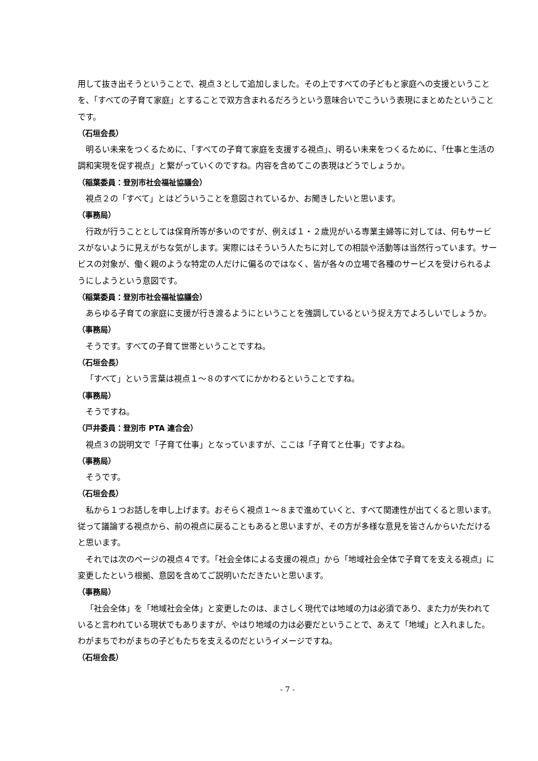用して抜き出そうということで、視点３として追加しました。その上ですべての子どもと家庭への支援ということを、「すべての子育て家庭」とすることで双方含まれるだろうという意味合いでこういう表現にまとめたということです。
（石垣会長）
明るい未来をつくるために、「すべての子育て家庭を支援する視点」、明るい未来をつくるために、「仕事と生活の調和実現を促す視点」と繋がっていくのですね。内容を含めてこの表現はどうでしょうか。
（稲葉委員：登別市社会福祉協議会）
視点２の「すべて」とはどういうことを意図されているか、お聞きしたいと思います。
（事務局）
行政が行うこととしては保育所等が多いのですが、例えば１・２歳児がいる専業主婦等に対しては、何もサービスがないように見えがちな気がします。実際にはそういう人たちに対しての相談や活動等は当然行っています。サービスの対象が、働く親のような特定の人だけに偏るのではなく、皆が各々の立場で各種のサービスを受けられるようにしようという意図です。
（稲葉委員：登別市社会福祉協議会）
あらゆる子育ての家庭に支援が行き渡るようにということを強調しているという捉え方でよろしいでしょうか。
（事務局）
そうです。すべての子育て世帯ということですね。
（石垣会長）
「すべて」という言葉は視点１～８のすべてにかかわるということですね。
（事務局）
そうですね。
（戸井委員：登別市 PTA 連合会）
視点３の説明文で「子育て仕事」となっていますが、ここは「子育てと仕事」ですよね。
（事務局）
そうです。
（石垣会長）
私から１つお話しを申し上げます。おそらく視点１～８まで進めていくと、すべて関連性が出てくると思います。従って議論する視点から、前の視点に戻ることもあると思いますが、その方が多様な意見を皆さんからいただけると思います。
それでは次のページの視点４です。「社会全体による支援の視点」から「地域社会全体で子育てを支える視点」に変更したという根拠、意図を含めてご説明いただきたいと思います。
（事務局）
「社会全体」を「地域社会全体」と変更したのは、まさしく現代では地域の力は必須であり、また力が失われていると言われている現状でもありますが、やはり地域の力は必要だということで、あえて「地域」と入れました。わがまちでわがまちの子どもたちを支えるのだというイメージですね。
（石垣会長）
- 7 -